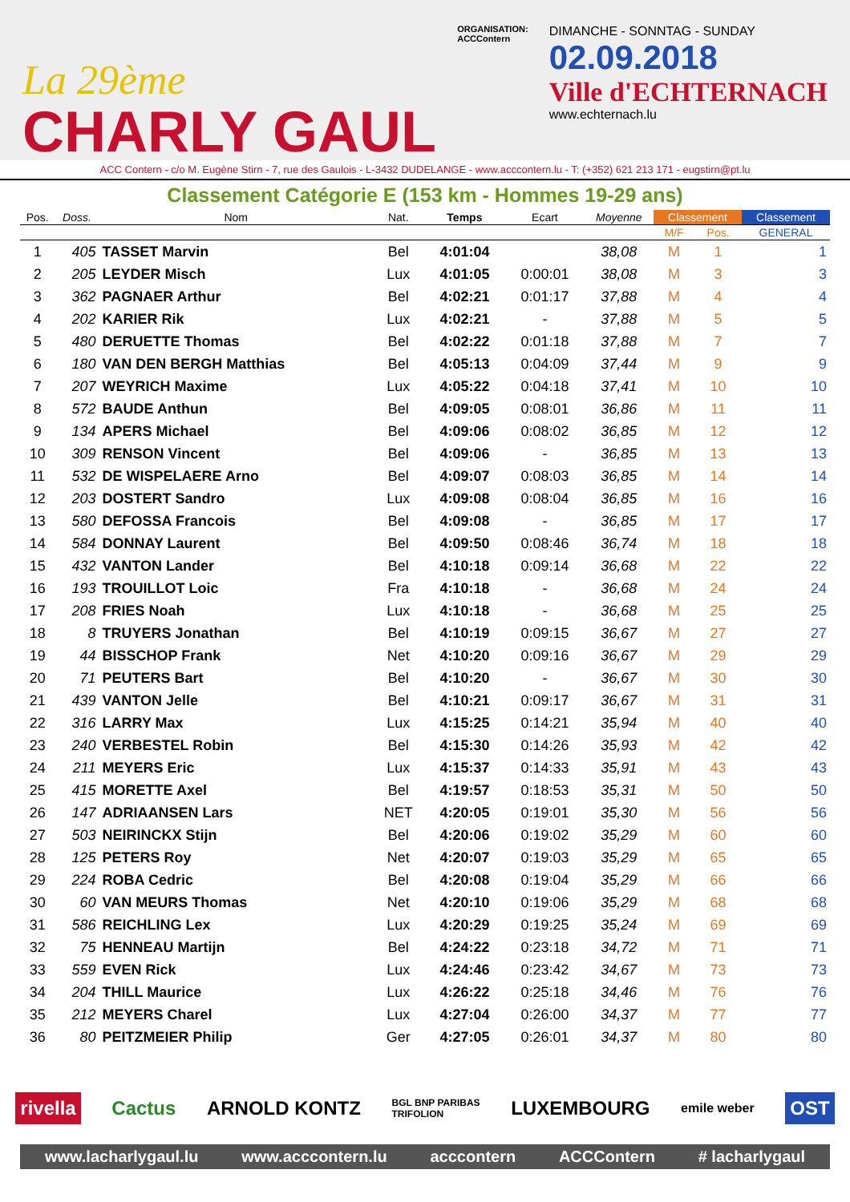La 29ème
CHARLY GAUL
ORGANISATION:
ACCContern
DIMANCHE - SONNTAG - SUNDAY
02.09.2018
Ville d'ECHTERNACH
www.echternach.lu
ACC Contern - c/o M. Eugène Stirn - 7, rue des Gaulois - L-3432 DUDELANGE - www.acccontern.lu - T: (+352) 621 213 171 - eugstirn@pt.lu
Classement Catégorie E (153 km - Hommes 19-29 ans)
| Pos. | Doss. | Nom | Nat. | Temps | Ecart | Moyenne | Classement | | Classement |
| --- | --- | --- | --- | --- | --- | --- | --- | --- | --- |
| | | | | | | | M/F | Pos. | GENERAL |
| 1 | 405 | TASSET Marvin | Bel | 4:01:04 | | 38,08 | M | 1 | 1 |
| 2 | 205 | LEYDER Misch | Lux | 4:01:05 | 0:00:01 | 38,08 | M | 3 | 3 |
| 3 | 362 | PAGNAER Arthur | Bel | 4:02:21 | 0:01:17 | 37,88 | M | 4 | 4 |
| 4 | 202 | KARIER Rik | Lux | 4:02:21 | - | 37,88 | M | 5 | 5 |
| 5 | 480 | DERUETTE Thomas | Bel | 4:02:22 | 0:01:18 | 37,88 | M | 7 | 7 |
| 6 | 180 | VAN DEN BERGH Matthias | Bel | 4:05:13 | 0:04:09 | 37,44 | M | 9 | 9 |
| 7 | 207 | WEYRICH Maxime | Lux | 4:05:22 | 0:04:18 | 37,41 | M | 10 | 10 |
| 8 | 572 | BAUDE Anthun | Bel | 4:09:05 | 0:08:01 | 36,86 | M | 11 | 11 |
| 9 | 134 | APERS Michael | Bel | 4:09:06 | 0:08:02 | 36,85 | M | 12 | 12 |
| 10 | 309 | RENSON Vincent | Bel | 4:09:06 | - | 36,85 | M | 13 | 13 |
| 11 | 532 | DE WISPELAERE Arno | Bel | 4:09:07 | 0:08:03 | 36,85 | M | 14 | 14 |
| 12 | 203 | DOSTERT Sandro | Lux | 4:09:08 | 0:08:04 | 36,85 | M | 16 | 16 |
| 13 | 580 | DEFOSSA Francois | Bel | 4:09:08 | - | 36,85 | M | 17 | 17 |
| 14 | 584 | DONNAY Laurent | Bel | 4:09:50 | 0:08:46 | 36,74 | M | 18 | 18 |
| 15 | 432 | VANTON Lander | Bel | 4:10:18 | 0:09:14 | 36,68 | M | 22 | 22 |
| 16 | 193 | TROUILLOT Loic | Fra | 4:10:18 | - | 36,68 | M | 24 | 24 |
| 17 | 208 | FRIES Noah | Lux | 4:10:18 | - | 36,68 | M | 25 | 25 |
| 18 | 8 | TRUYERS Jonathan | Bel | 4:10:19 | 0:09:15 | 36,67 | M | 27 | 27 |
| 19 | 44 | BISSCHOP Frank | Net | 4:10:20 | 0:09:16 | 36,67 | M | 29 | 29 |
| 20 | 71 | PEUTERS Bart | Bel | 4:10:20 | - | 36,67 | M | 30 | 30 |
| 21 | 439 | VANTON Jelle | Bel | 4:10:21 | 0:09:17 | 36,67 | M | 31 | 31 |
| 22 | 316 | LARRY Max | Lux | 4:15:25 | 0:14:21 | 35,94 | M | 40 | 40 |
| 23 | 240 | VERBESTEL Robin | Bel | 4:15:30 | 0:14:26 | 35,93 | M | 42 | 42 |
| 24 | 211 | MEYERS Eric | Lux | 4:15:37 | 0:14:33 | 35,91 | M | 43 | 43 |
| 25 | 415 | MORETTE Axel | Bel | 4:19:57 | 0:18:53 | 35,31 | M | 50 | 50 |
| 26 | 147 | ADRIAANSEN Lars | NET | 4:20:05 | 0:19:01 | 35,30 | M | 56 | 56 |
| 27 | 503 | NEIRINCKX Stijn | Bel | 4:20:06 | 0:19:02 | 35,29 | M | 60 | 60 |
| 28 | 125 | PETERS Roy | Net | 4:20:07 | 0:19:03 | 35,29 | M | 65 | 65 |
| 29 | 224 | ROBA Cedric | Bel | 4:20:08 | 0:19:04 | 35,29 | M | 66 | 66 |
| 30 | 60 | VAN MEURS Thomas | Net | 4:20:10 | 0:19:06 | 35,29 | M | 68 | 68 |
| 31 | 586 | REICHLING Lex | Lux | 4:20:29 | 0:19:25 | 35,24 | M | 69 | 69 |
| 32 | 75 | HENNEAU Martijn | Bel | 4:24:22 | 0:23:18 | 34,72 | M | 71 | 71 |
| 33 | 559 | EVEN Rick | Lux | 4:24:46 | 0:23:42 | 34,67 | M | 73 | 73 |
| 34 | 204 | THILL Maurice | Lux | 4:26:22 | 0:25:18 | 34,46 | M | 76 | 76 |
| 35 | 212 | MEYERS Charel | Lux | 4:27:04 | 0:26:00 | 34,37 | M | 77 | 77 |
| 36 | 80 | PEITZMEIER Philip | Ger | 4:27:05 | 0:26:01 | 34,37 | M | 80 | 80 |
rivella Cactus ARNOLD KONTZ BGL BNP PARIBAS
TRIFOLION LUXEMBOURG emile weber OST
www.lacharlygaul.lu www.acccontern.lu acccontern ACCContern # lacharlygaul